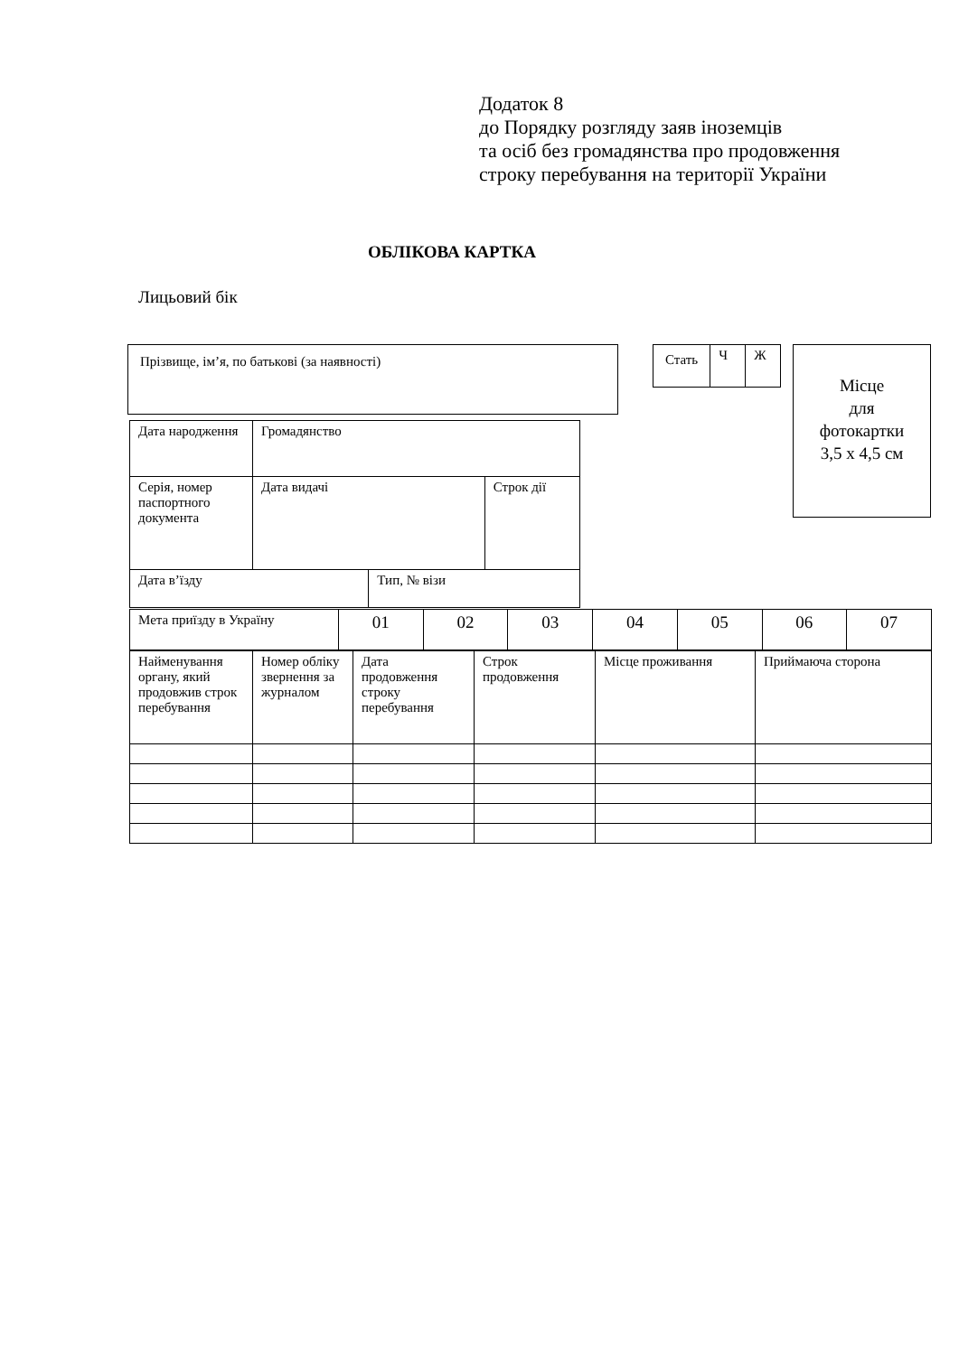Додаток 8
до Порядку розгляду заяв іноземців
та осіб без громадянства про продовження
строку перебування на території України
ОБЛІКОВА КАРТКА
Лицьовий бік
| Прізвище, ім’я, по батькові (за наявності) |
| Стать | Ч | Ж |
Місце
для
фотокартки
3,5 х 4,5 см
| Дата народження | Громадянство | | |
| Серія, номер паспортного документа | Дата видачі | | Строк дії |
| Дата в’їзду | | Тип, № візи | |
| Мета приїзду в Україну | 01 | 02 | 03 | 04 | 05 | 06 | 07 |
| Найменування органу, який продовжив строк перебування | Номер обліку звернення за журналом | Дата продовження строку перебування | Строк продовження | Місце проживання | Приймаюча сторона |